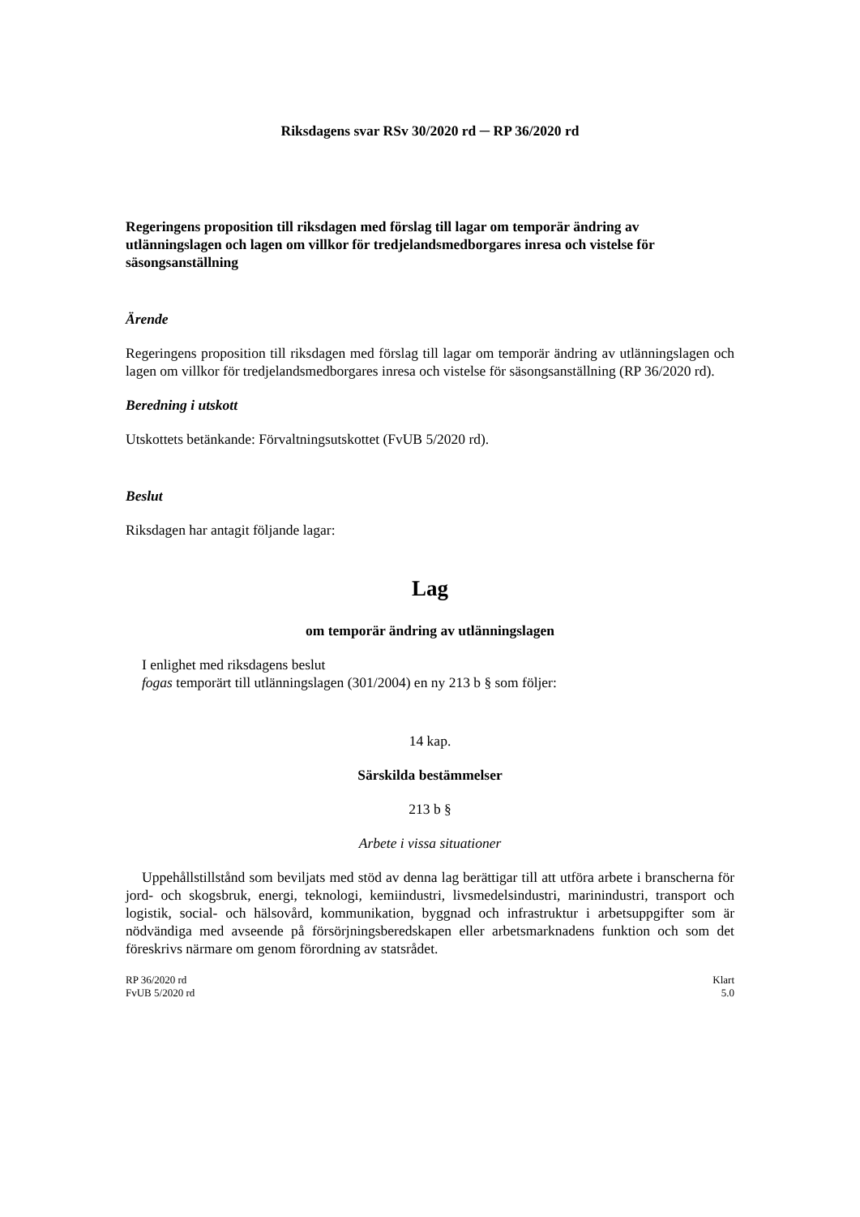Riksdagens svar RSv 30/2020 rd ─ RP 36/2020 rd
Regeringens proposition till riksdagen med förslag till lagar om temporär ändring av utlänningslagen och lagen om villkor för tredjelandsmedborgares inresa och vistelse för säsongsanställning
Ärende
Regeringens proposition till riksdagen med förslag till lagar om temporär ändring av utlänningslagen och lagen om villkor för tredjelandsmedborgares inresa och vistelse för säsongsanställning (RP 36/2020 rd).
Beredning i utskott
Utskottets betänkande: Förvaltningsutskottet (FvUB 5/2020 rd).
Beslut
Riksdagen har antagit följande lagar:
Lag
om temporär ändring av utlänningslagen
I enlighet med riksdagens beslut
fogas temporärt till utlänningslagen (301/2004) en ny 213 b § som följer:
14 kap.
Särskilda bestämmelser
213 b §
Arbete i vissa situationer
Uppehållstillstånd som beviljats med stöd av denna lag berättigar till att utföra arbete i branscherna för jord- och skogsbruk, energi, teknologi, kemiindustri, livsmedelsindustri, marinindustri, transport och logistik, social- och hälsovård, kommunikation, byggnad och infrastruktur i arbetsuppgifter som är nödvändiga med avseende på försörjningsberedskapen eller arbetsmarknadens funktion och som det föreskrivs närmare om genom förordning av statsrådet.
RP 36/2020 rd
FvUB 5/2020 rd
Klart
5.0